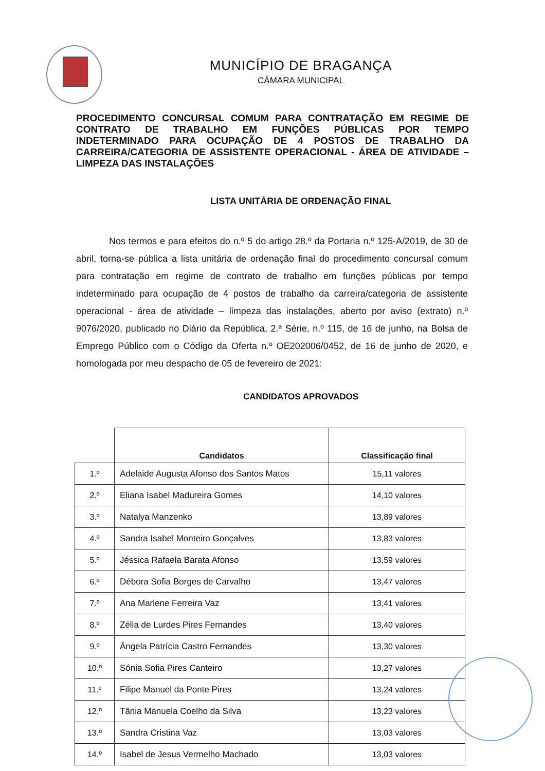MUNICÍPIO DE BRAGANÇA
CÂMARA MUNICIPAL
PROCEDIMENTO CONCURSAL COMUM PARA CONTRATAÇÃO EM REGIME DE CONTRATO DE TRABALHO EM FUNÇÕES PÚBLICAS POR TEMPO INDETERMINADO PARA OCUPAÇÃO DE 4 POSTOS DE TRABALHO DA CARREIRA/CATEGORIA DE ASSISTENTE OPERACIONAL - ÁREA DE ATIVIDADE – LIMPEZA DAS INSTALAÇÕES
LISTA UNITÁRIA DE ORDENAÇÃO FINAL
Nos termos e para efeitos do n.º 5 do artigo 28.º da Portaria n.º 125-A/2019, de 30 de abril, torna-se pública a lista unitária de ordenação final do procedimento concursal comum para contratação em regime de contrato de trabalho em funções públicas por tempo indeterminado para ocupação de 4 postos de trabalho da carreira/categoria de assistente operacional - área de atividade – limpeza das instalações, aberto por aviso (extrato) n.º 9076/2020, publicado no Diário da República, 2.ª Série, n.º 115, de 16 de junho, na Bolsa de Emprego Público com o Código da Oferta n.º OE202006/0452, de 16 de junho de 2020, e homologada por meu despacho de 05 de fevereiro de 2021:
CANDIDATOS APROVADOS
| | Candidatos | Classificação final |
| --- | --- | --- |
| 1.º | Adelaide Augusta Afonso dos Santos Matos | 15,11 valores |
| 2.º | Eliana Isabel Madureira Gomes | 14,10 valores |
| 3.º | Natalya Manzenko | 13,89 valores |
| 4.º | Sandra Isabel Monteiro Gonçalves | 13,83 valores |
| 5.º | Jéssica Rafaela Barata Afonso | 13,59 valores |
| 6.º | Débora Sofia Borges de Carvalho | 13,47 valores |
| 7.º | Ana Marlene Ferreira Vaz | 13,41 valores |
| 8.º | Zélia de Lurdes Pires Fernandes | 13,40 valores |
| 9.º | Ângela Patrícia Castro Fernandes | 13,30 valores |
| 10.º | Sónia Sofia Pires Canteiro | 13,27 valores |
| 11.º | Filipe Manuel da Ponte Pires | 13,24 valores |
| 12.º | Tânia Manuela Coelho da Silva | 13,23 valores |
| 13.º | Sandra Cristina Vaz | 13,03 valores |
| 14.º | Isabel de Jesus Vermelho Machado | 13,03 valores |